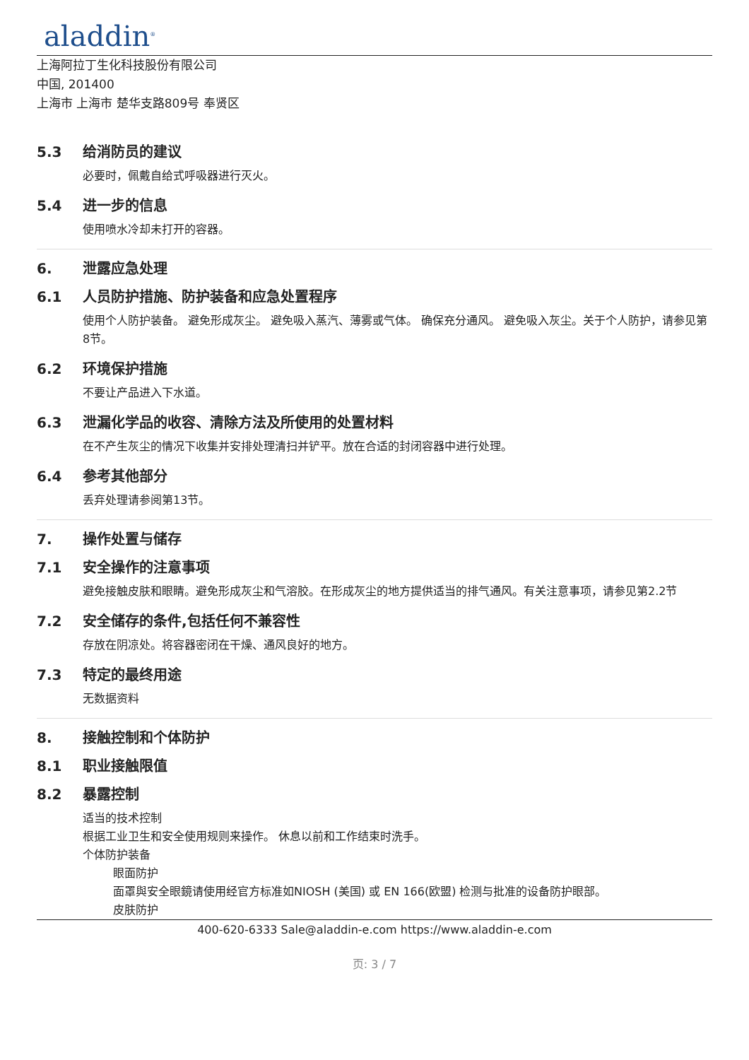aladdin<sup>®</sup>
上海阿拉丁生化科技股份有限公司
中国, 201400
上海市 上海市 楚华支路809号 奉贤区
5.3 给消防员的建议
必要时，佩戴自给式呼吸器进行灭火。
5.4 进一步的信息
使用喷水冷却未打开的容器。
6. 泄露应急处理
6.1 人员防护措施、防护装备和应急处置程序
使用个人防护装备。 避免形成灰尘。 避免吸入蒸汽、薄雾或气体。 确保充分通风。 避免吸入灰尘。关于个人防护，请参见第8节。
6.2 环境保护措施
不要让产品进入下水道。
6.3 泄漏化学品的收容、清除方法及所使用的处置材料
在不产生灰尘的情况下收集并安排处理清扫并铲平。放在合适的封闭容器中进行处理。
6.4 参考其他部分
丢弃处理请参阅第13节。
7. 操作处置与储存
7.1 安全操作的注意事项
避免接触皮肤和眼睛。避免形成灰尘和气溶胶。在形成灰尘的地方提供适当的排气通风。有关注意事项，请参见第2.2节
7.2 安全储存的条件,包括任何不兼容性
存放在阴凉处。将容器密闭在干燥、通风良好的地方。
7.3 特定的最终用途
无数据资料
8. 接触控制和个体防护
8.1 职业接触限值
8.2 暴露控制
适当的技术控制
根据工业卫生和安全使用规则来操作。 休息以前和工作结束时洗手。
个体防护装备
眼面防护
面罩與安全眼鏡请使用经官方标准如NIOSH (美国) 或 EN 166(欧盟) 检测与批准的设备防护眼部。
皮肤防护
400-620-6333 Sale@aladdin-e.com https://www.aladdin-e.com
页: 3 / 7